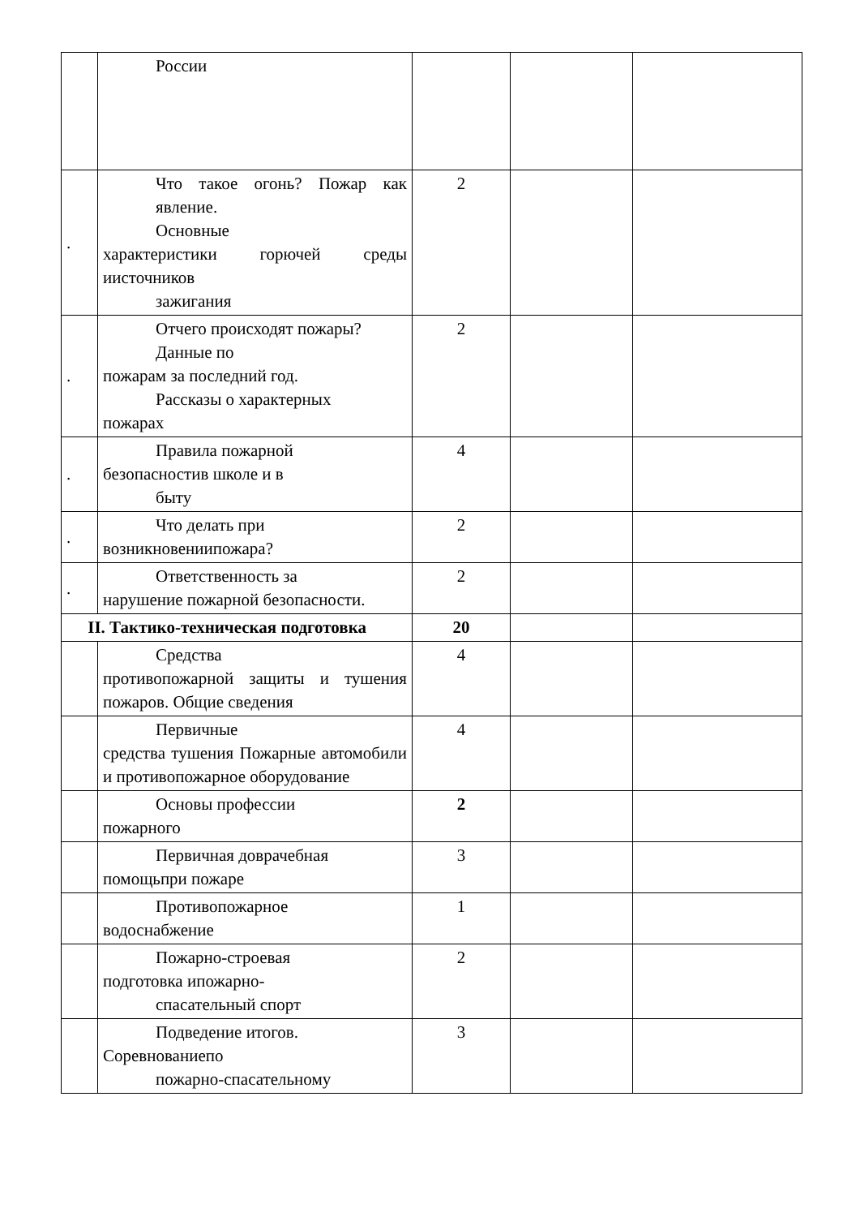| | России | | | |
| . | Что такое огонь? Пожар как явление. Основные характеристики горючей среды иисточников зажигания | 2 | | |
| . | Отчего происходят пожары? Данные по пожарам за последний год. Рассказы о характерных пожарах | 2 | | |
| . | Правила пожарной безопасностив школе и в быту | 4 | | |
| . | Что делать при возникновениипожара? | 2 | | |
| . | Ответственность за нарушение пожарной безопасности. | 2 | | |
| II. Тактико-техническая подготовка | | 20 | | |
| | Средства противопожарной защиты и тушения пожаров. Общие сведения | 4 | | |
| | Первичные средства тушения Пожарные автомобили и противопожарное оборудование | 4 | | |
| | Основы профессии пожарного | 2 | | |
| | Первичная доврачебная помощьпри пожаре | 3 | | |
| | Противопожарное водоснабжение | 1 | | |
| | Пожарно-строевая подготовка ипожарно- спасательный спорт | 2 | | |
| | Подведение итогов. Соревнованиепо пожарно-спасательному | 3 | | |